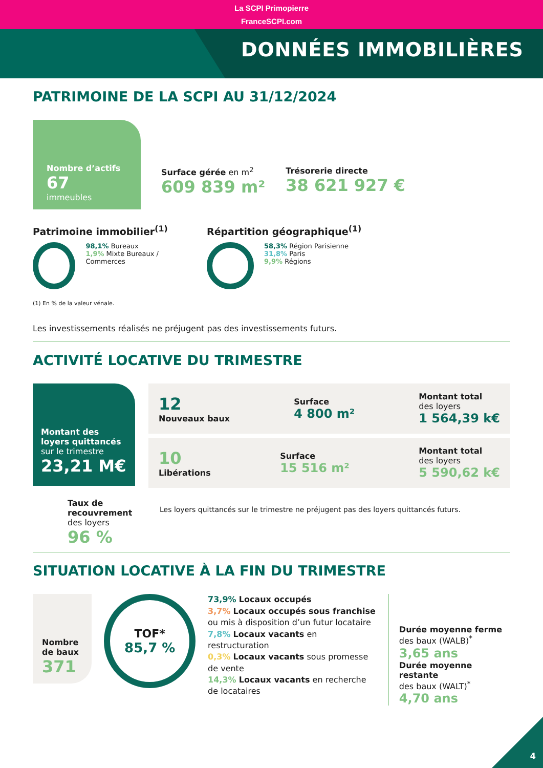La SCPI Primopierre
FranceSCPI.com
DONNÉES IMMOBILIÈRES
PATRIMOINE DE LA SCPI AU 31/12/2024
Nombre d’actifs
67
immeubles
Surface gérée en m<sup>2</sup>
609 839 m²
Trésorerie directe
38 621 927 €
Patrimoine immobilier<sup>(1)</sup>
98,1% Bureaux
1,9% Mixte Bureaux / Commerces
(1) En % de la valeur vénale.
Répartition géographique<sup>(1)</sup>
58,3% Région Parisienne
31,8% Paris
9,9% Régions
Les investissements réalisés ne préjugent pas des investissements futurs.
ACTIVITÉ LOCATIVE DU TRIMESTRE
Montant des loyers quittancés
sur le trimestre
23,21 M€
12
Nouveaux baux
Surface
4 800 m²
Montant total
des loyers
1 564,39 k€
10
Libérations
Surface
15 516 m²
Montant total
des loyers
5 590,62 k€
Taux de recouvrement
des loyers
96 %
Les loyers quittancés sur le trimestre ne préjugent pas des loyers quittancés futurs.
SITUATION LOCATIVE À LA FIN DU TRIMESTRE
Nombre de baux
371
TOF*
85,7 %
73,9% Locaux occupés
3,7% Locaux occupés sous franchise ou mis à disposition d’un futur locataire
7,8% Locaux vacants en restructuration
0,3% Locaux vacants sous promesse de vente
14,3% Locaux vacants en recherche de locataires
Durée moyenne ferme
des baux (WALB)<sup>*</sup>
3,65 ans
Durée moyenne restante
des baux (WALT)<sup>*</sup>
4,70 ans
4